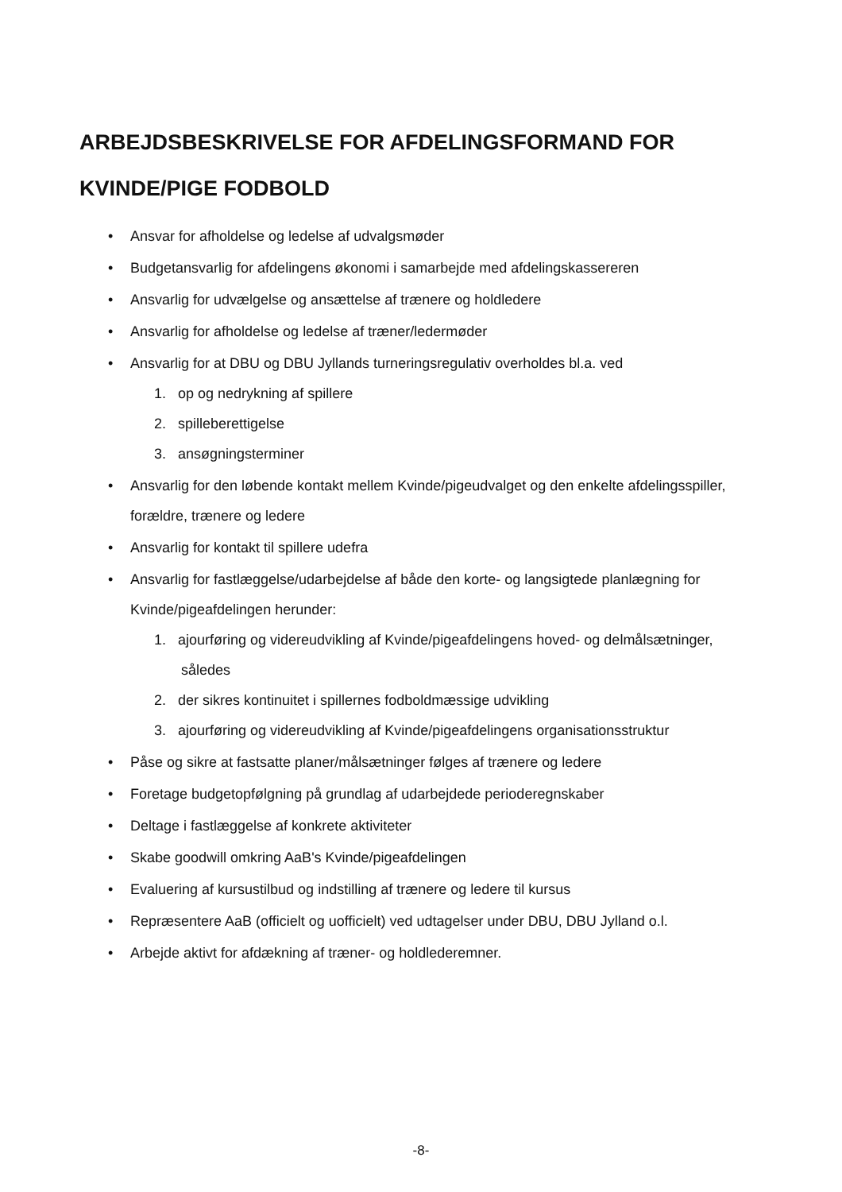ARBEJDSBESKRIVELSE FOR AFDELINGSFORMAND FOR
KVINDE/PIGE FODBOLD
• Ansvar for afholdelse og ledelse af udvalgsmøder
• Budgetansvarlig for afdelingens økonomi i samarbejde med afdelingskassereren
• Ansvarlig for udvælgelse og ansættelse af trænere og holdledere
• Ansvarlig for afholdelse og ledelse af træner/ledermøder
• Ansvarlig for at DBU og DBU Jyllands turneringsregulativ overholdes bl.a. ved
1. op og nedrykning af spillere
2. spilleberettigelse
3. ansøgningsterminer
• Ansvarlig for den løbende kontakt mellem Kvinde/pigeudvalget og den enkelte afdelingsspiller, forældre, trænere og ledere
• Ansvarlig for kontakt til spillere udefra
• Ansvarlig for fastlæggelse/udarbejdelse af både den korte- og langsigtede planlægning for Kvinde/pigeafdelingen herunder:
1. ajourføring og videreudvikling af Kvinde/pigeafdelingens hoved- og delmålsætninger, således
2. der sikres kontinuitet i spillernes fodboldmæssige udvikling
3. ajourføring og videreudvikling af Kvinde/pigeafdelingens organisationsstruktur
• Påse og sikre at fastsatte planer/målsætninger følges af trænere og ledere
• Foretage budgetopfølgning på grundlag af udarbejdede perioderegnskaber
• Deltage i fastlæggelse af konkrete aktiviteter
• Skabe goodwill omkring AaB's Kvinde/pigeafdelingen
• Evaluering af kursustilbud og indstilling af trænere og ledere til kursus
• Repræsentere AaB (officielt og uofficielt) ved udtagelser under DBU, DBU Jylland o.l.
• Arbejde aktivt for afdækning af træner- og holdlederemner.
-8-